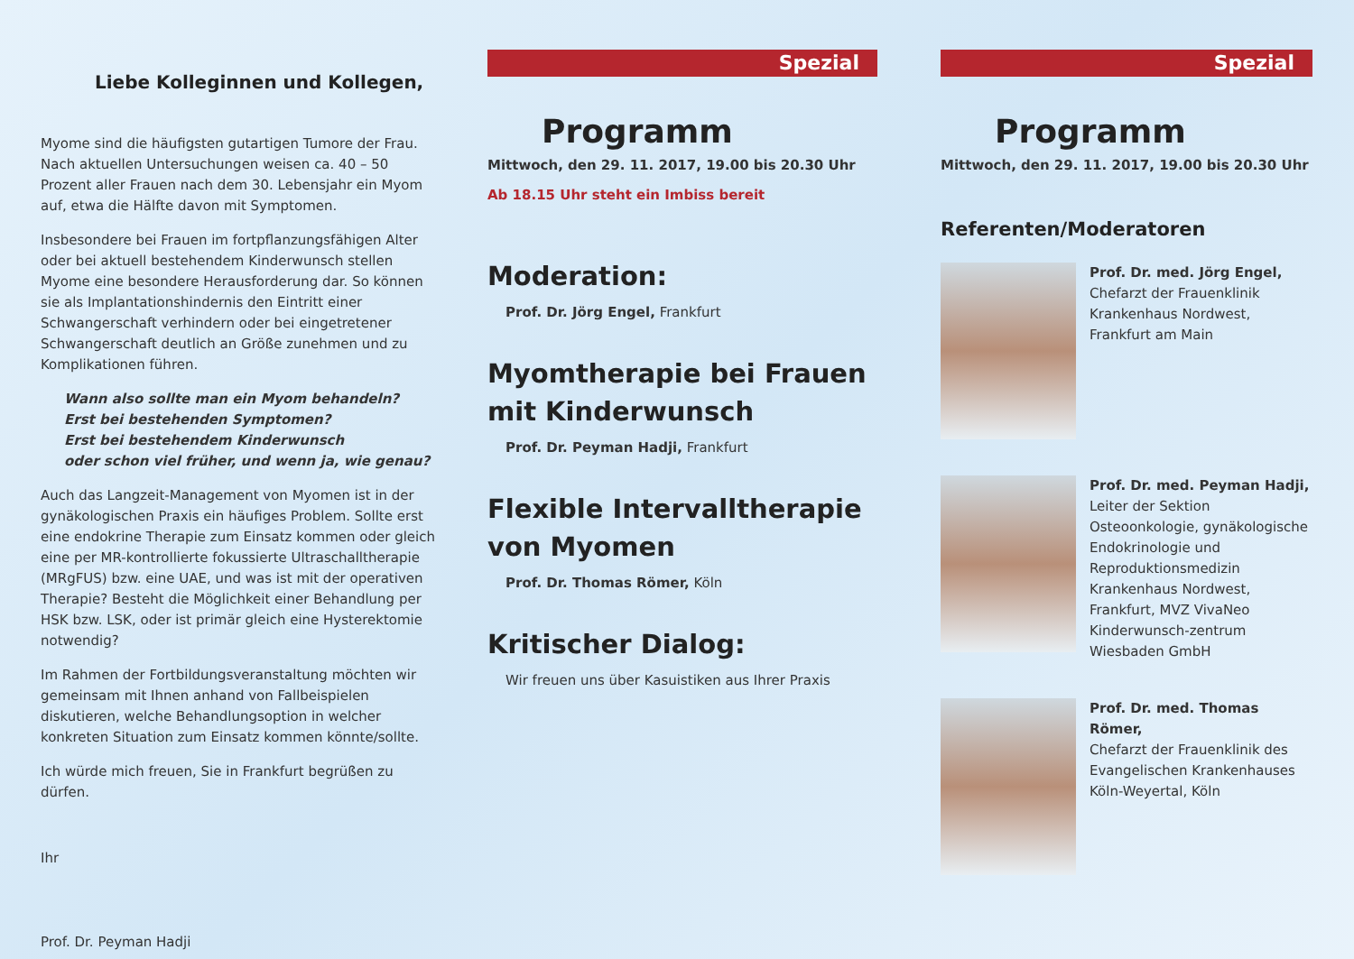Liebe Kolleginnen und Kollegen,
Myome sind die häufigsten gutartigen Tumore der Frau. Nach aktuellen Untersuchungen weisen ca. 40 – 50 Prozent aller Frauen nach dem 30. Lebensjahr ein Myom auf, etwa die Hälfte davon mit Symptomen.
Insbesondere bei Frauen im fortpflanzungsfähigen Alter oder bei aktuell bestehendem Kinderwunsch stellen Myome eine besondere Herausforderung dar. So können sie als Implantationshindernis den Eintritt einer Schwangerschaft verhindern oder bei eingetretener Schwangerschaft deutlich an Größe zunehmen und zu Komplikationen führen.
Wann also sollte man ein Myom behandeln?
Erst bei bestehenden Symptomen?
Erst bei bestehendem Kinderwunsch
oder schon viel früher, und wenn ja, wie genau?
Auch das Langzeit-Management von Myomen ist in der gynäkologischen Praxis ein häufiges Problem. Sollte erst eine endokrine Therapie zum Einsatz kommen oder gleich eine per MR-kontrollierte fokussierte Ultraschalltherapie (MRgFUS) bzw. eine UAE, und was ist mit der operativen Therapie? Besteht die Möglichkeit einer Behandlung per HSK bzw. LSK, oder ist primär gleich eine Hysterektomie notwendig?
Im Rahmen der Fortbildungsveranstaltung möchten wir gemeinsam mit Ihnen anhand von Fallbeispielen diskutieren, welche Behandlungsoption in welcher konkreten Situation zum Einsatz kommen könnte/sollte.
Ich würde mich freuen, Sie in Frankfurt begrüßen zu dürfen.
Ihr
Prof. Dr. Peyman Hadji
Spezial
Programm
Mittwoch, den 29. 11. 2017, 19.00 bis 20.30 Uhr
Ab 18.15 Uhr steht ein Imbiss bereit
Moderation:
Prof. Dr. Jörg Engel, Frankfurt
Myomtherapie bei Frauen mit Kinderwunsch
Prof. Dr. Peyman Hadji, Frankfurt
Flexible Intervalltherapie von Myomen
Prof. Dr. Thomas Römer, Köln
Kritischer Dialog:
Wir freuen uns über Kasuistiken aus Ihrer Praxis
Spezial
Programm
Mittwoch, den 29. 11. 2017, 19.00 bis 20.30 Uhr
Referenten/Moderatoren
Prof. Dr. med. Jörg Engel,
Chefarzt der Frauenklinik Krankenhaus Nordwest, Frankfurt am Main
Prof. Dr. med. Peyman Hadji,
Leiter der Sektion Osteoonkologie, gynäkologische Endokrinologie und Reproduktionsmedizin Krankenhaus Nordwest, Frankfurt, MVZ VivaNeo Kinderwunsch-zentrum Wiesbaden GmbH
Prof. Dr. med. Thomas Römer,
Chefarzt der Frauenklinik des Evangelischen Krankenhauses Köln-Weyertal, Köln